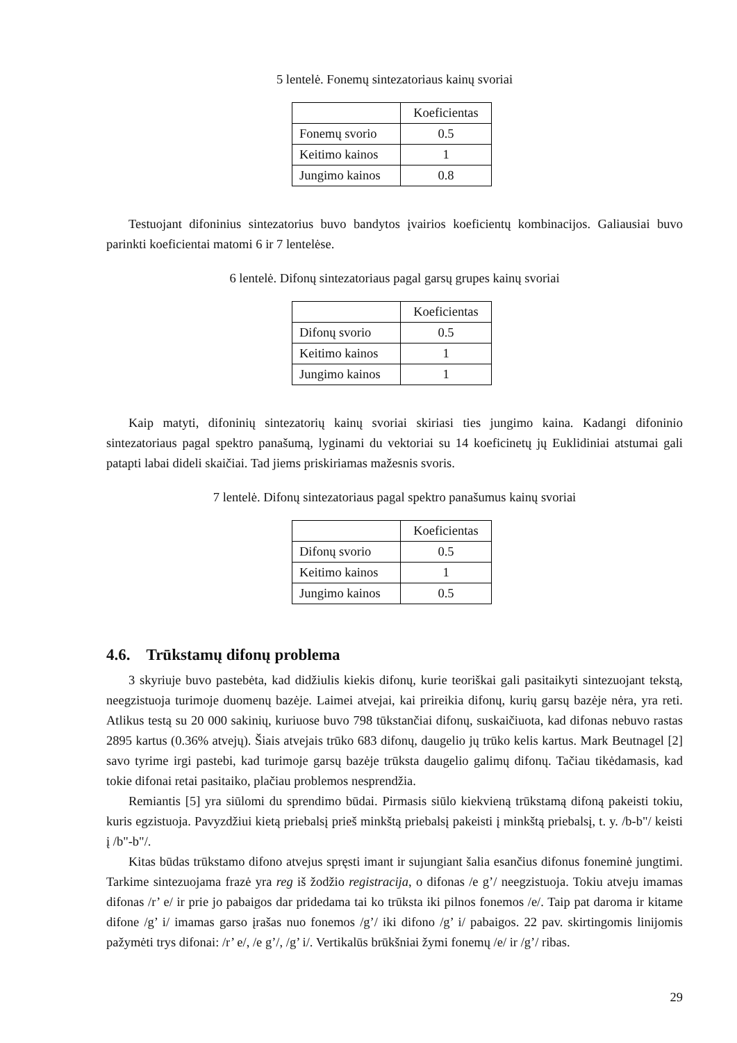5 lentelė. Fonemų sintezatoriaus kainų svoriai
| | Koeficientas |
| Fonemų svorio | 0.5 |
| Keitimo kainos | 1 |
| Jungimo kainos | 0.8 |
Testuojant difoninius sintezatorius buvo bandytos įvairios koeficientų kombinacijos. Galiausiai buvo parinkti koeficientai matomi 6 ir 7 lentelėse.
6 lentelė. Difonų sintezatoriaus pagal garsų grupes kainų svoriai
| | Koeficientas |
| Difonų svorio | 0.5 |
| Keitimo kainos | 1 |
| Jungimo kainos | 1 |
Kaip matyti, difoninių sintezatorių kainų svoriai skiriasi ties jungimo kaina. Kadangi difoninio sintezatoriaus pagal spektro panašumą, lyginami du vektoriai su 14 koeficinetų jų Euklidiniai atstumai gali patapti labai dideli skaičiai. Tad jiems priskiriamas mažesnis svoris.
7 lentelė. Difonų sintezatoriaus pagal spektro panašumus kainų svoriai
| | Koeficientas |
| Difonų svorio | 0.5 |
| Keitimo kainos | 1 |
| Jungimo kainos | 0.5 |
4.6. Trūkstamų difonų problema
3 skyriuje buvo pastebėta, kad didžiulis kiekis difonų, kurie teoriškai gali pasitaikyti sintezuojant tekstą, neegzistuoja turimoje duomenų bazėje. Laimei atvejai, kai prireikia difonų, kurių garsų bazėje nėra, yra reti. Atlikus testą su 20 000 sakinių, kuriuose buvo 798 tūkstančiai difonų, suskaičiuota, kad difonas nebuvo rastas 2895 kartus (0.36% atvejų). Šiais atvejais trūko 683 difonų, daugelio jų trūko kelis kartus. Mark Beutnagel [2] savo tyrime irgi pastebi, kad turimoje garsų bazėje trūksta daugelio galimų difonų. Tačiau tikėdamasis, kad tokie difonai retai pasitaiko, plačiau problemos nesprendžia.
Remiantis [5] yra siūlomi du sprendimo būdai. Pirmasis siūlo kiekvieną trūkstamą difoną pakeisti tokiu, kuris egzistuoja. Pavyzdžiui kietą priebalsį prieš minkštą priebalsį pakeisti į minkštą priebalsį, t. y. /b-b"/ keisti į /b"-b"/.
Kitas būdas trūkstamo difono atvejus spręsti imant ir sujungiant šalia esančius difonus foneminė jungtimi. Tarkime sintezuojama frazė yra reg iš žodžio registracija, o difonas /e g’/ neegzistuoja. Tokiu atveju imamas difonas /r’ e/ ir prie jo pabaigos dar pridedama tai ko trūksta iki pilnos fonemos /e/. Taip pat daroma ir kitame difone /g’ i/ imamas garso įrašas nuo fonemos /g’/ iki difono /g’ i/ pabaigos. 22 pav. skirtingomis linijomis pažymėti trys difonai: /r’ e/, /e g’/, /g’ i/. Vertikalūs brūkšniai žymi fonemų /e/ ir /g’/ ribas.
29